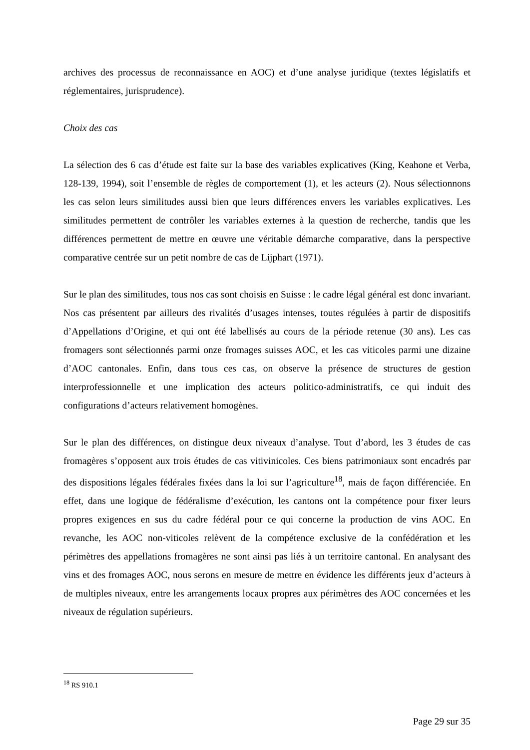archives des processus de reconnaissance en AOC) et d’une analyse juridique (textes législatifs et réglementaires, jurisprudence).
Choix des cas
La sélection des 6 cas d’étude est faite sur la base des variables explicatives (King, Keahone et Verba, 128-139, 1994), soit l’ensemble de règles de comportement (1), et les acteurs (2). Nous sélectionnons les cas selon leurs similitudes aussi bien que leurs différences envers les variables explicatives. Les similitudes permettent de contrôler les variables externes à la question de recherche, tandis que les différences permettent de mettre en œuvre une véritable démarche comparative, dans la perspective comparative centrée sur un petit nombre de cas de Lijphart (1971).
Sur le plan des similitudes, tous nos cas sont choisis en Suisse : le cadre légal général est donc invariant. Nos cas présentent par ailleurs des rivalités d’usages intenses, toutes régulées à partir de dispositifs d’Appellations d’Origine, et qui ont été labellisés au cours de la période retenue (30 ans). Les cas fromagers sont sélectionnés parmi onze fromages suisses AOC, et les cas viticoles parmi une dizaine d’AOC cantonales. Enfin, dans tous ces cas, on observe la présence de structures de gestion interprofessionnelle et une implication des acteurs politico-administratifs, ce qui induit des configurations d’acteurs relativement homogènes.
Sur le plan des différences, on distingue deux niveaux d’analyse. Tout d’abord, les 3 études de cas fromagères s’opposent aux trois études de cas vitivinicoles. Ces biens patrimoniaux sont encadrés par des dispositions légales fédérales fixées dans la loi sur l’agriculture<sup>18</sup>, mais de façon différenciée. En effet, dans une logique de fédéralisme d’exécution, les cantons ont la compétence pour fixer leurs propres exigences en sus du cadre fédéral pour ce qui concerne la production de vins AOC. En revanche, les AOC non-viticoles relèvent de la compétence exclusive de la confédération et les périmètres des appellations fromagères ne sont ainsi pas liés à un territoire cantonal. En analysant des vins et des fromages AOC, nous serons en mesure de mettre en évidence les différents jeux d’acteurs à de multiples niveaux, entre les arrangements locaux propres aux périmètres des AOC concernées et les niveaux de régulation supérieurs.
<sup>18</sup> RS 910.1
Page 29 sur 35